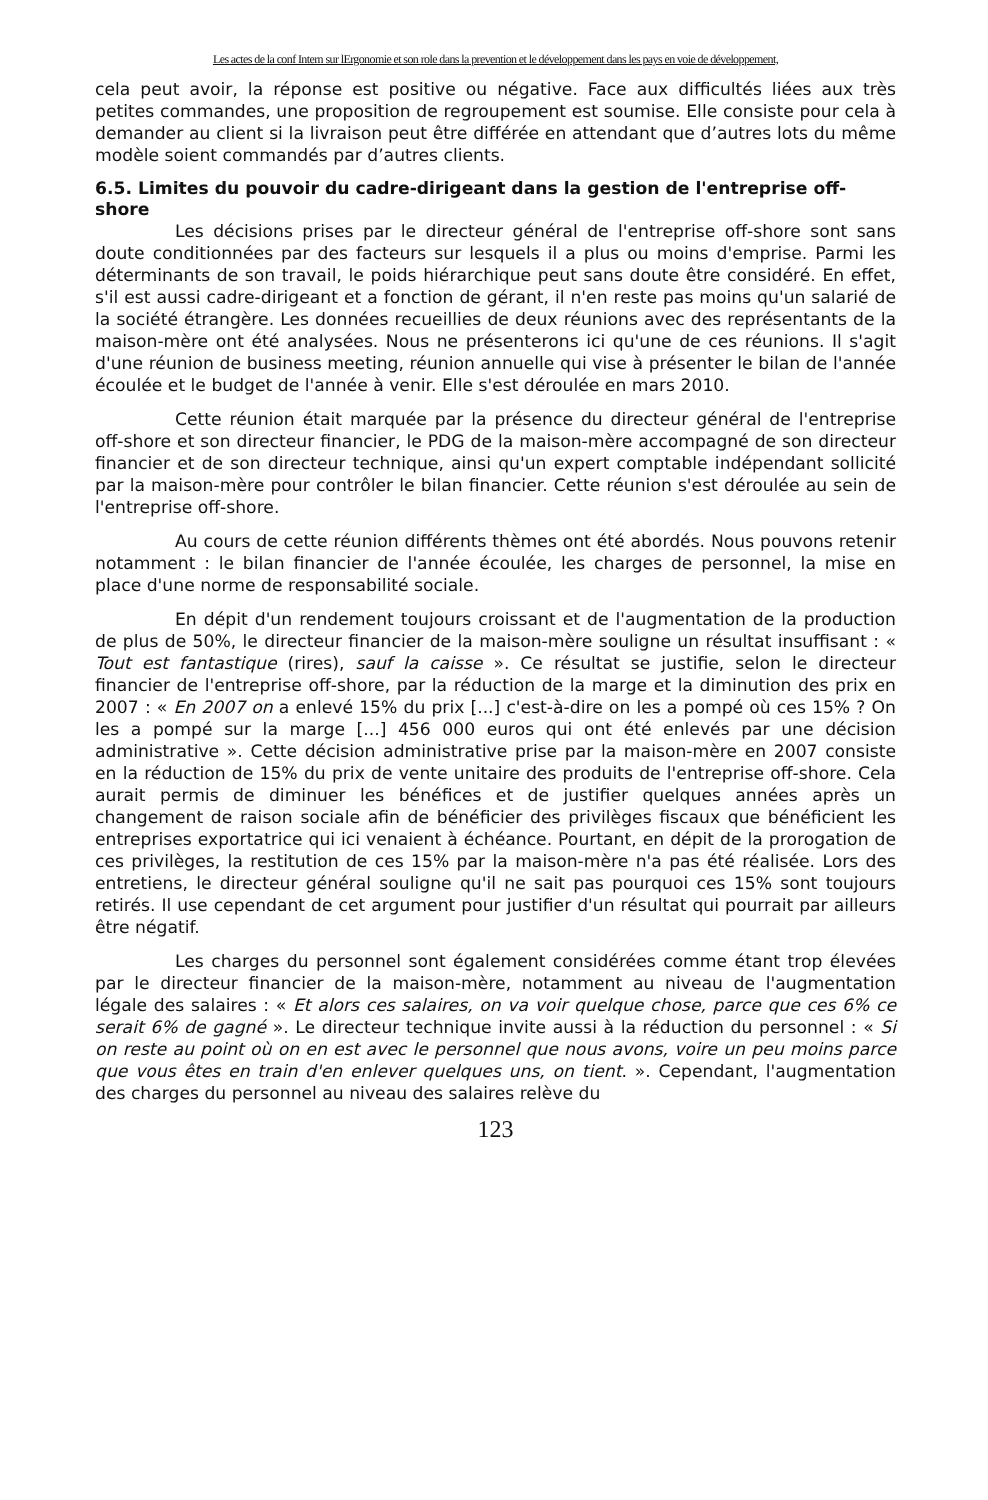Les actes de la conf Intern sur lErgonomie et son role dans la prevention et le développement dans les pays en voie de développement,
cela peut avoir, la réponse est positive ou négative. Face aux difficultés liées aux très petites commandes, une proposition de regroupement est soumise. Elle consiste pour cela à demander au client si la livraison peut être différée en attendant que d’autres lots du même modèle soient commandés par d’autres clients.
6.5. Limites du pouvoir du cadre-dirigeant dans la gestion de l'entreprise off-shore
Les décisions prises par le directeur général de l'entreprise off-shore sont sans doute conditionnées par des facteurs sur lesquels il a plus ou moins d'emprise. Parmi les déterminants de son travail, le poids hiérarchique peut sans doute être considéré. En effet, s'il est aussi cadre-dirigeant et a fonction de gérant, il n'en reste pas moins qu'un salarié de la société étrangère. Les données recueillies de deux réunions avec des représentants de la maison-mère ont été analysées. Nous ne présenterons ici qu'une de ces réunions. Il s'agit d'une réunion de business meeting, réunion annuelle qui vise à présenter le bilan de l'année écoulée et le budget de l'année à venir. Elle s'est déroulée en mars 2010.
Cette réunion était marquée par la présence du directeur général de l'entreprise off-shore et son directeur financier, le PDG de la maison-mère accompagné de son directeur financier et de son directeur technique, ainsi qu'un expert comptable indépendant sollicité par la maison-mère pour contrôler le bilan financier. Cette réunion s'est déroulée au sein de l'entreprise off-shore.
Au cours de cette réunion différents thèmes ont été abordés. Nous pouvons retenir notamment : le bilan financier de l'année écoulée, les charges de personnel, la mise en place d'une norme de responsabilité sociale.
En dépit d'un rendement toujours croissant et de l'augmentation de la production de plus de 50%, le directeur financier de la maison-mère souligne un résultat insuffisant : « Tout est fantastique (rires), sauf la caisse ». Ce résultat se justifie, selon le directeur financier de l'entreprise off-shore, par la réduction de la marge et la diminution des prix en 2007 : « En 2007 on a enlevé 15% du prix [...] c'est-à-dire on les a pompé où ces 15% ? On les a pompé sur la marge [...] 456 000 euros qui ont été enlevés par une décision administrative ». Cette décision administrative prise par la maison-mère en 2007 consiste en la réduction de 15% du prix de vente unitaire des produits de l'entreprise off-shore. Cela aurait permis de diminuer les bénéfices et de justifier quelques années après un changement de raison sociale afin de bénéficier des privilèges fiscaux que bénéficient les entreprises exportatrice qui ici venaient à échéance. Pourtant, en dépit de la prorogation de ces privilèges, la restitution de ces 15% par la maison-mère n'a pas été réalisée. Lors des entretiens, le directeur général souligne qu'il ne sait pas pourquoi ces 15% sont toujours retirés. Il use cependant de cet argument pour justifier d'un résultat qui pourrait par ailleurs être négatif.
Les charges du personnel sont également considérées comme étant trop élevées par le directeur financier de la maison-mère, notamment au niveau de l'augmentation légale des salaires : « Et alors ces salaires, on va voir quelque chose, parce que ces 6% ce serait 6% de gagné ». Le directeur technique invite aussi à la réduction du personnel : « Si on reste au point où on en est avec le personnel que nous avons, voire un peu moins parce que vous êtes en train d'en enlever quelques uns, on tient. ». Cependant, l'augmentation des charges du personnel au niveau des salaires relève du
123